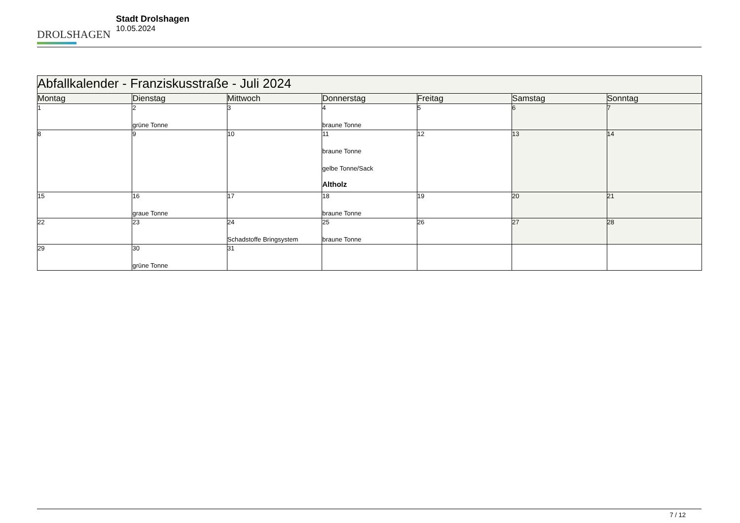DROLSHAGEN
Stadt Drolshagen
10.05.2024
| Abfallkalender - Franziskusstraße - Juli 2024 | | | | | | |
| --- | --- | --- | --- | --- | --- | --- |
| Montag | Dienstag | Mittwoch | Donnerstag | Freitag | Samstag | Sonntag |
| 1 | 2 grüne Tonne | 3 | 4 braune Tonne | 5 | 6 | 7 |
| 8 | 9 | 10 | 11 braune Tonne gelbe Tonne/Sack Altholz | 12 | 13 | 14 |
| 15 | 16 graue Tonne | 17 | 18 braune Tonne | 19 | 20 | 21 |
| 22 | 23 | 24 Schadstoffe Bringsystem | 25 braune Tonne | 26 | 27 | 28 |
| 29 | 30 grüne Tonne | 31 | | | | |
7 / 12